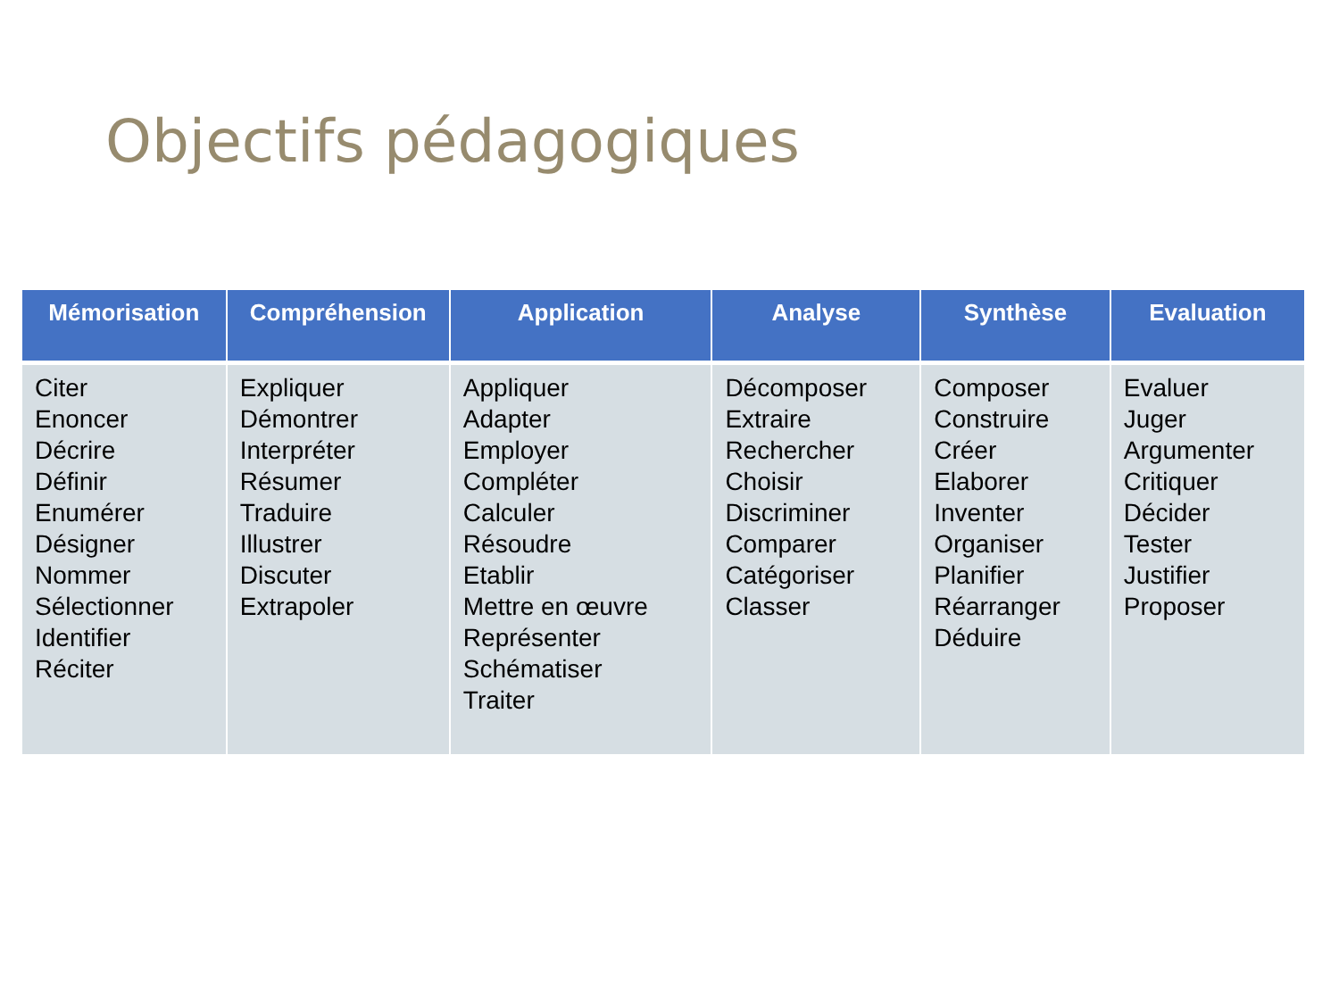Objectifs pédagogiques
| Mémorisation | Compréhension | Application | Analyse | Synthèse | Evaluation |
| --- | --- | --- | --- | --- | --- |
| Citer Enoncer Décrire Définir Enumérer Désigner Nommer Sélectionner Identifier Réciter | Expliquer Démontrer Interpréter Résumer Traduire Illustrer Discuter Extrapoler | Appliquer Adapter Employer Compléter Calculer Résoudre Etablir Mettre en œuvre Représenter Schématiser Traiter | Décomposer Extraire Rechercher Choisir Discriminer Comparer Catégoriser Classer | Composer Construire Créer Elaborer Inventer Organiser Planifier Réarranger Déduire | Evaluer Juger Argumenter Critiquer Décider Tester Justifier Proposer |